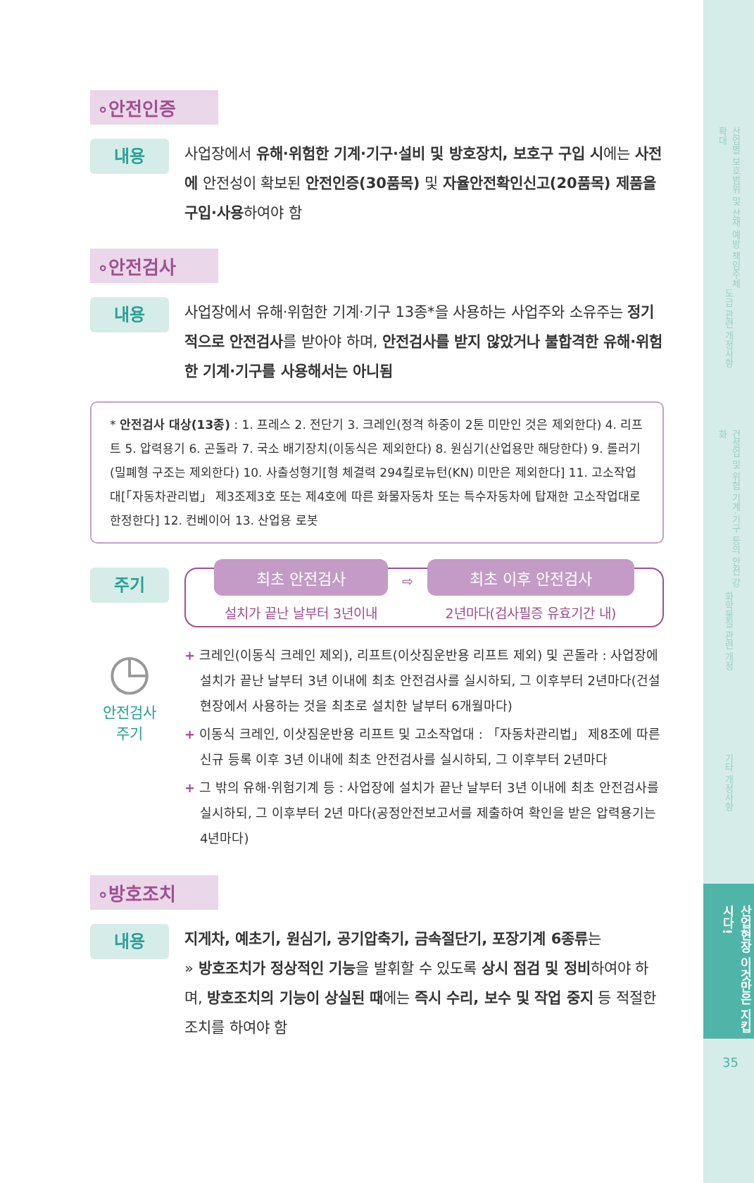산업별 보호범위 및 산재 예방 책임주체 확대
도급 관련 개정사항
건설업 및 위험 기계·기구 등의 안전 강화
화학물질 관련 개정
기타 개정사항
산업현장 이것만은 지킵시다!
35
∘안전인증
내용
사업장에서 유해·위험한 기계·기구·설비 및 방호장치, 보호구 구입 시에는 사전에 안전성이 확보된 안전인증(30품목) 및 자율안전확인신고(20품목) 제품을 구입·사용하여야 함
∘안전검사
내용
사업장에서 유해·위험한 기계·기구 13종*을 사용하는 사업주와 소유주는 정기적으로 안전검사를 받아야 하며, 안전검사를 받지 않았거나 불합격한 유해·위험한 기계·기구를 사용해서는 아니됨
* 안전검사 대상(13종) : 1. 프레스 2. 전단기 3. 크레인(정격 하중이 2톤 미만인 것은 제외한다) 4. 리프트 5. 압력용기 6. 곤돌라 7. 국소 배기장치(이동식은 제외한다) 8. 원심기(산업용만 해당한다) 9. 롤러기(밀폐형 구조는 제외한다) 10. 사출성형기[형 체결력 294킬로뉴턴(KN) 미만은 제외한다] 11. 고소작업대[「자동차관리법」 제3조제3호 또는 제4호에 따른 화물자동차 또는 특수자동차에 탑재한 고소작업대로 한정한다] 12. 컨베이어 13. 산업용 로봇
주기
최초 안전검사
설치가 끝난 날부터 3년이내
⇨
최초 이후 안전검사
2년마다(검사필증 유효기간 내)
◷
안전검사
주기
+ 크레인(이동식 크레인 제외), 리프트(이삿짐운반용 리프트 제외) 및 곤돌라 : 사업장에 설치가 끝난 날부터 3년 이내에 최초 안전검사를 실시하되, 그 이후부터 2년마다(건설현장에서 사용하는 것을 최초로 설치한 날부터 6개월마다)
+ 이동식 크레인, 이삿짐운반용 리프트 및 고소작업대 : 「자동차관리법」 제8조에 따른 신규 등록 이후 3년 이내에 최초 안전검사를 실시하되, 그 이후부터 2년마다
+ 그 밖의 유해·위험기계 등 : 사업장에 설치가 끝난 날부터 3년 이내에 최초 안전검사를 실시하되, 그 이후부터 2년 마다(공정안전보고서를 제출하여 확인을 받은 압력용기는 4년마다)
∘방호조치
내용
지게차, 예초기, 원심기, 공기압축기, 금속절단기, 포장기계 6종류는
» 방호조치가 정상적인 기능을 발휘할 수 있도록 상시 점검 및 정비하여야 하며, 방호조치의 기능이 상실된 때에는 즉시 수리, 보수 및 작업 중지 등 적절한 조치를 하여야 함